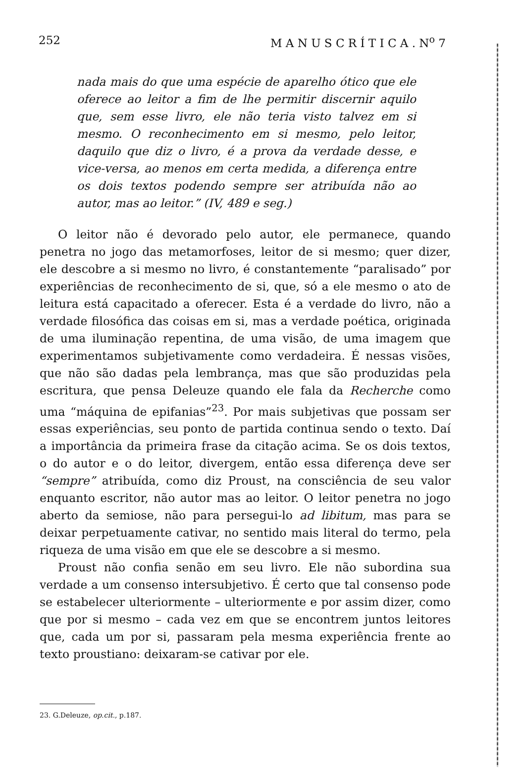252 M A N U S C R Í T I C A . N<sup>o</sup> 7
nada mais do que uma espécie de aparelho ótico que ele oferece ao leitor a fim de lhe permitir discernir aquilo que, sem esse livro, ele não teria visto talvez em si mesmo. O reconhecimento em si mesmo, pelo leitor, daquilo que diz o livro, é a prova da verdade desse, e vice-versa, ao menos em certa medida, a diferença entre os dois textos podendo sempre ser atribuída não ao autor, mas ao leitor.” (IV, 489 e seg.)
O leitor não é devorado pelo autor, ele permanece, quando penetra no jogo das metamorfoses, leitor de si mesmo; quer dizer, ele descobre a si mesmo no livro, é constantemente “paralisado” por experiências de reconhecimento de si, que, só a ele mesmo o ato de leitura está capacitado a oferecer. Esta é a verdade do livro, não a verdade filosófica das coisas em si, mas a verdade poética, originada de uma iluminação repentina, de uma visão, de uma imagem que experimentamos subjetivamente como verdadeira. É nessas visões, que não são dadas pela lembrança, mas que são produzidas pela escritura, que pensa Deleuze quando ele fala da Recherche como uma “máquina de epifanias”<sup>23</sup>. Por mais subjetivas que possam ser essas experiências, seu ponto de partida continua sendo o texto. Daí a importância da primeira frase da citação acima. Se os dois textos, o do autor e o do leitor, divergem, então essa diferença deve ser “sempre” atribuída, como diz Proust, na consciência de seu valor enquanto escritor, não autor mas ao leitor. O leitor penetra no jogo aberto da semiose, não para persegui-lo ad libitum, mas para se deixar perpetuamente cativar, no sentido mais literal do termo, pela riqueza de uma visão em que ele se descobre a si mesmo.
Proust não confia senão em seu livro. Ele não subordina sua verdade a um consenso intersubjetivo. É certo que tal consenso pode se estabelecer ulteriormente – ulteriormente e por assim dizer, como que por si mesmo – cada vez em que se encontrem juntos leitores que, cada um por si, passaram pela mesma experiência frente ao texto proustiano: deixaram-se cativar por ele.
23. G.Deleuze, op.cit., p.187.